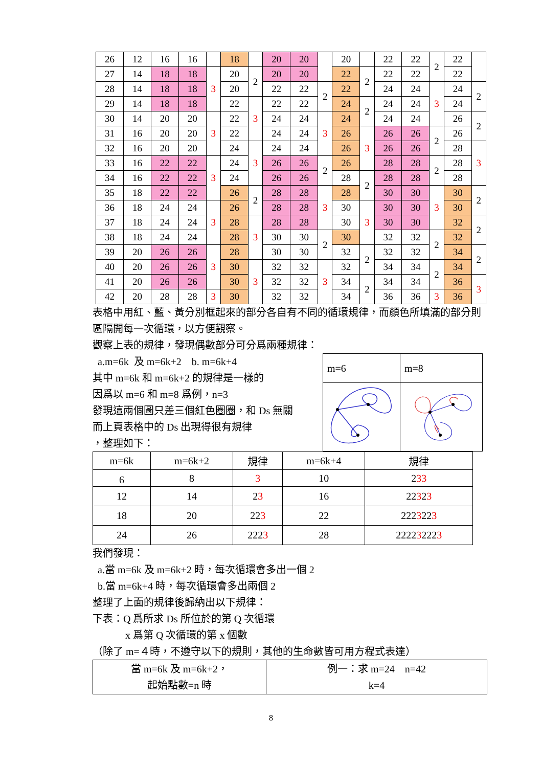| 26 | 12 | 16 | 16 | | 18 | | 20 | 20 | | 20 | | 22 | 22 | 2 | 22 | |
| 27 | 14 | 18 | 18 | 3 | 20 | 2 | 20 | 20 | | 22 | 2 | 22 | 22 | | 22 | |
| 28 | 14 | 18 | 18 | | 20 | | 22 | 22 | 2 | 22 | | 24 | 24 | 3 | 24 | 2 |
| 29 | 14 | 18 | 18 | | 22 | 3 | 22 | 22 | | 24 | 2 | 24 | 24 | | 24 | |
| 30 | 14 | 20 | 20 | 3 | 22 | | 24 | 24 | 3 | 24 | | 24 | 24 | | 26 | 2 |
| 31 | 16 | 20 | 20 | | 22 | | 24 | 24 | | 26 | 3 | 26 | 26 | 2 | 26 | |
| 32 | 16 | 20 | 20 | | 24 | 3 | 24 | 24 | | 26 | | 26 | 26 | | 28 | 3 |
| 33 | 16 | 22 | 22 | 3 | 24 | | 26 | 26 | 2 | 26 | | 28 | 28 | 2 | 28 | |
| 34 | 16 | 22 | 22 | | 24 | | 26 | 26 | | 28 | 2 | 28 | 28 | | 28 | |
| 35 | 18 | 22 | 22 | | 26 | 2 | 28 | 28 | 3 | 28 | | 30 | 30 | 3 | 30 | 2 |
| 36 | 18 | 24 | 24 | 3 | 26 | | 28 | 28 | | 30 | 3 | 30 | 30 | | 30 | |
| 37 | 18 | 24 | 24 | | 28 | 3 | 28 | 28 | | 30 | | 30 | 30 | | 32 | 2 |
| 38 | 18 | 24 | 24 | | 28 | | 30 | 30 | 2 | 30 | | 32 | 32 | 2 | 32 | |
| 39 | 20 | 26 | 26 | 3 | 28 | | 30 | 30 | | 32 | 2 | 32 | 32 | | 34 | 2 |
| 40 | 20 | 26 | 26 | | 30 | 3 | 32 | 32 | 3 | 32 | | 34 | 34 | 2 | 34 | |
| 41 | 20 | 26 | 26 | | 30 | | 32 | 32 | | 34 | 2 | 34 | 34 | | 36 | 3 |
| 42 | 20 | 28 | 28 | 3 | 30 | | 32 | 32 | | 34 | | 36 | 36 | 3 | 36 | |
表格中用紅、藍、黃分別框起來的部分各自有不同的循環規律，而顏色所填滿的部分則區隔開每一次循環，以方便觀察。
觀察上表的規律，發現偶數部分可分爲兩種規律：
a.m=6k 及 m=6k+2 b. m=6k+4
其中 m=6k 和 m=6k+2 的規律是一樣的
因爲以 m=6 和 m=8 爲例，n=3
發現這兩個圖只差三個紅色圈圈，和 Ds 無關
而上頁表格中的 Ds 出現得很有規律
，整理如下：
| m=6 | m=8 |
| m=6k | m=6k+2 | 規律 | m=6k+4 | 規律 |
| --- | --- | --- | --- | --- |
| 6 | 8 | 3 | 10 | 2 33 |
| 12 | 14 | 2 3 | 16 | 22 3 2 3 |
| 18 | 20 | 22 3 | 22 | 222 3 22 3 |
| 24 | 26 | 222 3 | 28 | 2222 3 222 3 |
我們發現：
a.當 m=6k 及 m=6k+2 時，每次循環會多出一個 2
b.當 m=6k+4 時，每次循環會多出兩個 2
整理了上面的規律後歸納出以下規律：
下表：Q 爲所求 Ds 所位於的第 Q 次循環
x 爲第 Q 次循環的第 x 個數
（除了 m=４時，不遵守以下的規則，其他的生命數皆可用方程式表達）
| 當 m=6k 及 m=6k+2， 起始點數=n 時 | 例一：求 m=24 n=42 k=4 |
8